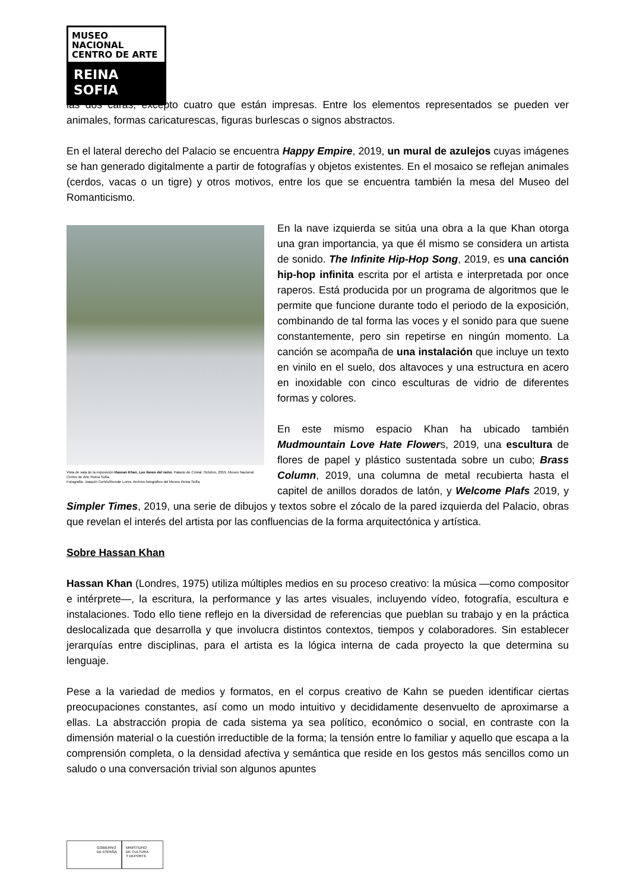MUSEO NACIONAL
CENTRO DE ARTE
REINA SOFIA
las dos caras, excepto cuatro que están impresas. Entre los elementos representados se pueden ver animales, formas caricaturescas, figuras burlescas o signos abstractos.
En el lateral derecho del Palacio se encuentra Happy Empire, 2019, un mural de azulejos cuyas imágenes se han generado digitalmente a partir de fotografías y objetos existentes. En el mosaico se reflejan animales (cerdos, vacas o un tigre) y otros motivos, entre los que se encuentra también la mesa del Museo del Romanticismo.
Vista de sala de la exposición Hassan Khan. Las llaves del reino. Palacio de Cristal. Octubre, 2019. Museo Nacional Centro de Arte Reina Sofía.
Fotografía: Joaquín Cortés/Román Lores. Archivo fotográfico del Museo Reina Sofía.
En la nave izquierda se sitúa una obra a la que Khan otorga una gran importancia, ya que él mismo se considera un artista de sonido. The Infinite Hip-Hop Song, 2019, es una canción hip-hop infinita escrita por el artista e interpretada por once raperos. Está producida por un programa de algoritmos que le permite que funcione durante todo el periodo de la exposición, combinando de tal forma las voces y el sonido para que suene constantemente, pero sin repetirse en ningún momento. La canción se acompaña de una instalación que incluye un texto en vinilo en el suelo, dos altavoces y una estructura en acero en inoxidable con cinco esculturas de vidrio de diferentes formas y colores.
En este mismo espacio Khan ha ubicado también Mudmountain Love Hate Flowers, 2019, una escultura de flores de papel y plástico sustentada sobre un cubo; Brass Column, 2019, una columna de metal recubierta hasta el capitel de anillos dorados de latón, y Welcome Plafs 2019, y Simpler Times, 2019, una serie de dibujos y textos sobre el zócalo de la pared izquierda del Palacio, obras que revelan el interés del artista por las confluencias de la forma arquitectónica y artística.
Sobre Hassan Khan
Hassan Khan (Londres, 1975) utiliza múltiples medios en su proceso creativo: la música —como compositor e intérprete—, la escritura, la performance y las artes visuales, incluyendo vídeo, fotografía, escultura e instalaciones. Todo ello tiene reflejo en la diversidad de referencias que pueblan su trabajo y en la práctica deslocalizada que desarrolla y que involucra distintos contextos, tiempos y colaboradores. Sin establecer jerarquías entre disciplinas, para el artista es la lógica interna de cada proyecto la que determina su lenguaje.
Pese a la variedad de medios y formatos, en el corpus creativo de Kahn se pueden identificar ciertas preocupaciones constantes, así como un modo intuitivo y decididamente desenvuelto de aproximarse a ellas. La abstracción propia de cada sistema ya sea político, económico o social, en contraste con la dimensión material o la cuestión irreductible de la forma; la tensión entre lo familiar y aquello que escapa a la comprensión completa, o la densidad afectiva y semántica que reside en los gestos más sencillos como un saludo o una conversación trivial son algunos apuntes
GOBIERNO
DE ESPAÑA
MINISTERIO
DE CULTURA
Y DEPORTE